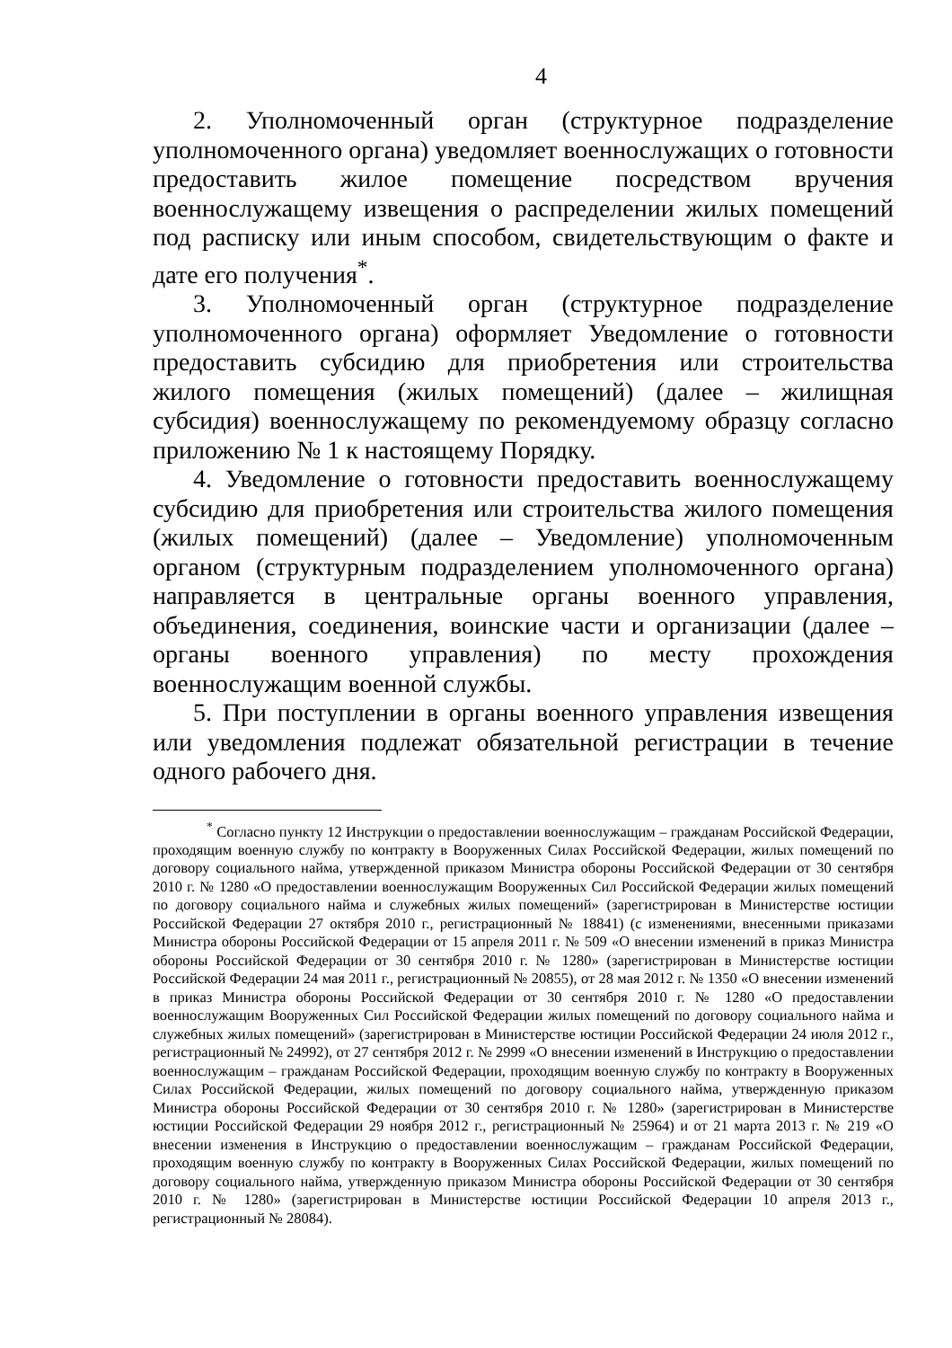4
2. Уполномоченный орган (структурное подразделение уполномоченного органа) уведомляет военнослужащих о готовности предоставить жилое помещение посредством вручения военнослужащему извещения о распределении жилых помещений под расписку или иным способом, свидетельствующим о факте и дате его получения<sup>*</sup>.
3. Уполномоченный орган (структурное подразделение уполномоченного органа) оформляет Уведомление о готовности предоставить субсидию для приобретения или строительства жилого помещения (жилых помещений) (далее – жилищная субсидия) военнослужащему по рекомендуемому образцу согласно приложению № 1 к настоящему Порядку.
4. Уведомление о готовности предоставить военнослужащему субсидию для приобретения или строительства жилого помещения (жилых помещений) (далее – Уведомление) уполномоченным органом (структурным подразделением уполномоченного органа) направляется в центральные органы военного управления, объединения, соединения, воинские части и организации (далее – органы военного управления) по месту прохождения военнослужащим военной службы.
5. При поступлении в органы военного управления извещения или уведомления подлежат обязательной регистрации в течение одного рабочего дня.
<sup>*</sup> Согласно пункту 12 Инструкции о предоставлении военнослужащим – гражданам Российской Федерации, проходящим военную службу по контракту в Вооруженных Силах Российской Федерации, жилых помещений по договору социального найма, утвержденной приказом Министра обороны Российской Федерации от 30 сентября 2010 г. № 1280 «О предоставлении военнослужащим Вооруженных Сил Российской Федерации жилых помещений по договору социального найма и служебных жилых помещений» (зарегистрирован в Министерстве юстиции Российской Федерации 27 октября 2010 г., регистрационный № 18841) (с изменениями, внесенными приказами Министра обороны Российской Федерации от 15 апреля 2011 г. № 509 «О внесении изменений в приказ Министра обороны Российской Федерации от 30 сентября 2010 г. № 1280» (зарегистрирован в Министерстве юстиции Российской Федерации 24 мая 2011 г., регистрационный № 20855), от 28 мая 2012 г. № 1350 «О внесении изменений в приказ Министра обороны Российской Федерации от 30 сентября 2010 г. № 1280 «О предоставлении военнослужащим Вооруженных Сил Российской Федерации жилых помещений по договору социального найма и служебных жилых помещений» (зарегистрирован в Министерстве юстиции Российской Федерации 24 июля 2012 г., регистрационный № 24992), от 27 сентября 2012 г. № 2999 «О внесении изменений в Инструкцию о предоставлении военнослужащим – гражданам Российской Федерации, проходящим военную службу по контракту в Вооруженных Силах Российской Федерации, жилых помещений по договору социального найма, утвержденную приказом Министра обороны Российской Федерации от 30 сентября 2010 г. № 1280» (зарегистрирован в Министерстве юстиции Российской Федерации 29 ноября 2012 г., регистрационный № 25964) и от 21 марта 2013 г. № 219 «О внесении изменения в Инструкцию о предоставлении военнослужащим – гражданам Российской Федерации, проходящим военную службу по контракту в Вооруженных Силах Российской Федерации, жилых помещений по договору социального найма, утвержденную приказом Министра обороны Российской Федерации от 30 сентября 2010 г. № 1280» (зарегистрирован в Министерстве юстиции Российской Федерации 10 апреля 2013 г., регистрационный № 28084).